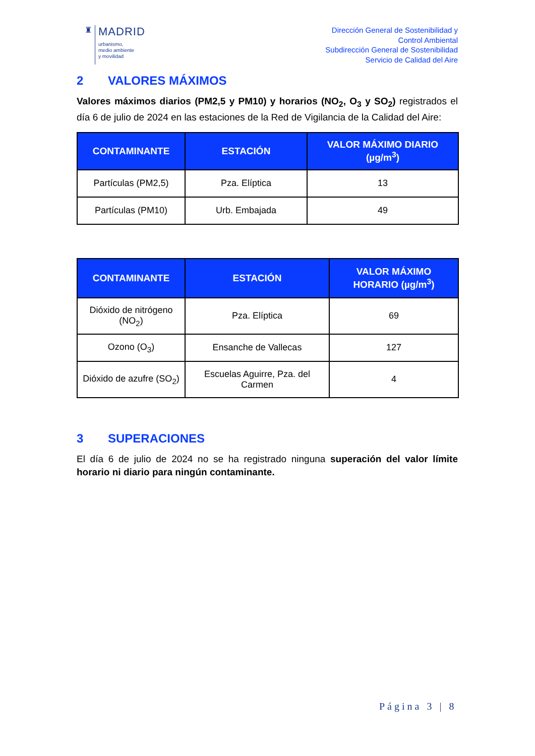♜
MADRID
urbanismo,
medio ambiente
y movilidad
Dirección General de Sostenibilidad y
Control Ambiental
Subdirección General de Sostenibilidad
Servicio de Calidad del Aire
2 VALORES MÁXIMOS
Valores máximos diarios (PM2,5 y PM10) y horarios (NO<sub>2</sub>, O<sub>3</sub> y SO<sub>2</sub>) registrados el día 6 de julio de 2024 en las estaciones de la Red de Vigilancia de la Calidad del Aire:
| CONTAMINANTE | ESTACIÓN | VALOR MÁXIMO DIARIO (µg/m<sup>3</sup>) |
| --- | --- | --- |
| Partículas (PM2,5) | Pza. Elíptica | 13 |
| Partículas (PM10) | Urb. Embajada | 49 |
| CONTAMINANTE | ESTACIÓN | VALOR MÁXIMO HORARIO (µg/m<sup>3</sup>) |
| --- | --- | --- |
| Dióxido de nitrógeno (NO<sub>2</sub>) | Pza. Elíptica | 69 |
| Ozono (O<sub>3</sub>) | Ensanche de Vallecas | 127 |
| Dióxido de azufre (SO<sub>2</sub>) | Escuelas Aguirre, Pza. del Carmen | 4 |
3 SUPERACIONES
El día 6 de julio de 2024 no se ha registrado ninguna superación del valor límite horario ni diario para ningún contaminante.
Página 3 | 8